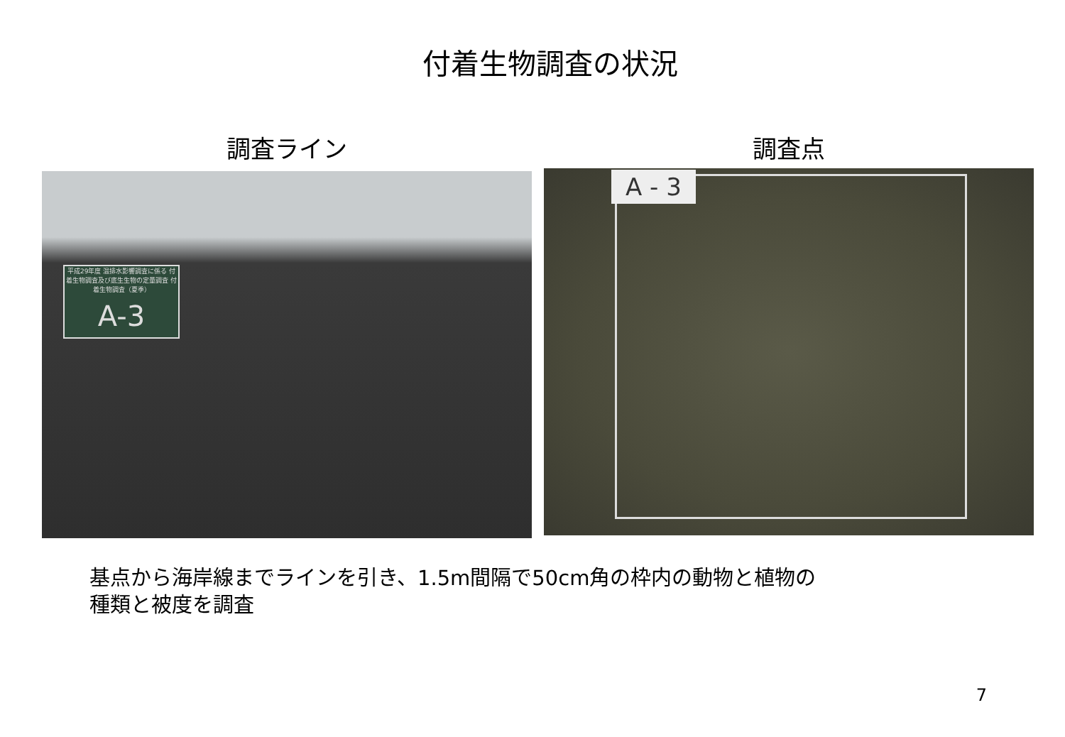付着生物調査の状況
調査ライン
平成29年度 温排水影響調査に係る 付着生物調査及び底生生物の定量調査 付着生物調査（夏季）
A-3
調査点
A - 3
基点から海岸線までラインを引き、1.5m間隔で50cm角の枠内の動物と植物の
種類と被度を調査
7